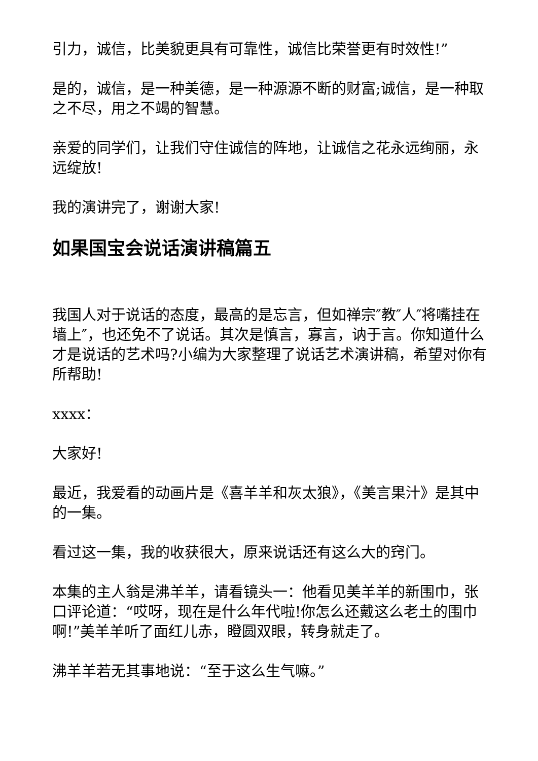引力，诚信，比美貌更具有可靠性，诚信比荣誉更有时效性!”
是的，诚信，是一种美德，是一种源源不断的财富;诚信，是一种取之不尽，用之不竭的智慧。
亲爱的同学们，让我们守住诚信的阵地，让诚信之花永远绚丽，永远绽放!
我的演讲完了，谢谢大家!
如果国宝会说话演讲稿篇五
我国人对于说话的态度，最高的是忘言，但如禅宗″教″人″将嘴挂在墙上″，也还免不了说话。其次是慎言，寡言，讷于言。你知道什么才是说话的艺术吗?小编为大家整理了说话艺术演讲稿，希望对你有所帮助!
xxxx：
大家好!
最近，我爱看的动画片是《喜羊羊和灰太狼》，《美言果汁》是其中的一集。
看过这一集，我的收获很大，原来说话还有这么大的窍门。
本集的主人翁是沸羊羊，请看镜头一：他看见美羊羊的新围巾，张口评论道：“哎呀，现在是什么年代啦!你怎么还戴这么老土的围巾啊!”美羊羊听了面红儿赤，瞪圆双眼，转身就走了。
沸羊羊若无其事地说：“至于这么生气嘛。”